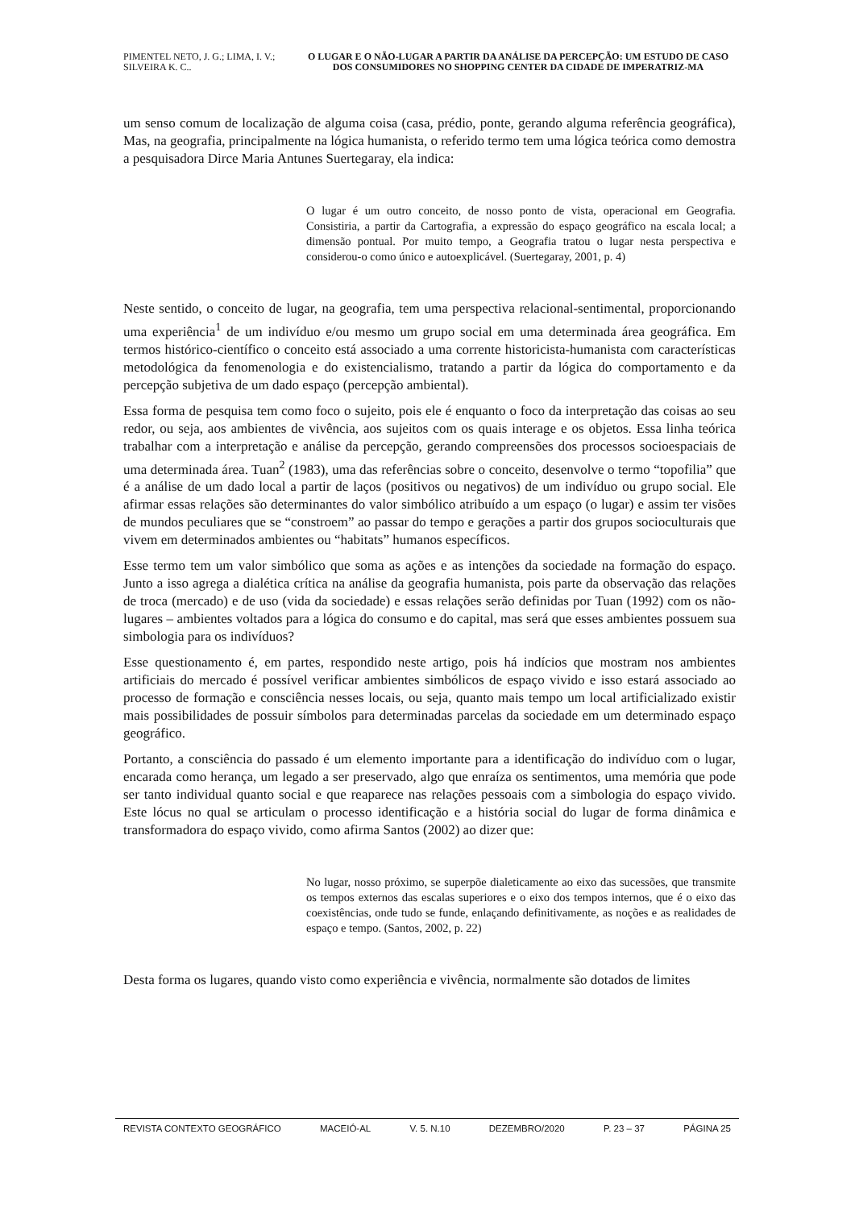PIMENTEL NETO, J. G.; LIMA, I. V.; SILVEIRA K. C..
O LUGAR E O NÃO-LUGAR A PARTIR DA ANÁLISE DA PERCEPÇÃO: UM ESTUDO DE CASO DOS CONSUMIDORES NO SHOPPING CENTER DA CIDADE DE IMPERATRIZ-MA
um senso comum de localização de alguma coisa (casa, prédio, ponte, gerando alguma referência geográfica), Mas, na geografia, principalmente na lógica humanista, o referido termo tem uma lógica teórica como demostra a pesquisadora Dirce Maria Antunes Suertegaray, ela indica:
O lugar é um outro conceito, de nosso ponto de vista, operacional em Geografia. Consistiria, a partir da Cartografia, a expressão do espaço geográfico na escala local; a dimensão pontual. Por muito tempo, a Geografia tratou o lugar nesta perspectiva e considerou-o como único e autoexplicável. (Suertegaray, 2001, p. 4)
Neste sentido, o conceito de lugar, na geografia, tem uma perspectiva relacional-sentimental, proporcionando uma experiência<sup>1</sup> de um indivíduo e/ou mesmo um grupo social em uma determinada área geográfica. Em termos histórico-científico o conceito está associado a uma corrente historicista-humanista com características metodológica da fenomenologia e do existencialismo, tratando a partir da lógica do comportamento e da percepção subjetiva de um dado espaço (percepção ambiental).
Essa forma de pesquisa tem como foco o sujeito, pois ele é enquanto o foco da interpretação das coisas ao seu redor, ou seja, aos ambientes de vivência, aos sujeitos com os quais interage e os objetos. Essa linha teórica trabalhar com a interpretação e análise da percepção, gerando compreensões dos processos socioespaciais de uma determinada área. Tuan<sup>2</sup> (1983), uma das referências sobre o conceito, desenvolve o termo “topofilia” que é a análise de um dado local a partir de laços (positivos ou negativos) de um indivíduo ou grupo social. Ele afirmar essas relações são determinantes do valor simbólico atribuído a um espaço (o lugar) e assim ter visões de mundos peculiares que se “constroem” ao passar do tempo e gerações a partir dos grupos socioculturais que vivem em determinados ambientes ou “habitats” humanos específicos.
Esse termo tem um valor simbólico que soma as ações e as intenções da sociedade na formação do espaço. Junto a isso agrega a dialética crítica na análise da geografia humanista, pois parte da observação das relações de troca (mercado) e de uso (vida da sociedade) e essas relações serão definidas por Tuan (1992) com os não-lugares – ambientes voltados para a lógica do consumo e do capital, mas será que esses ambientes possuem sua simbologia para os indivíduos?
Esse questionamento é, em partes, respondido neste artigo, pois há indícios que mostram nos ambientes artificiais do mercado é possível verificar ambientes simbólicos de espaço vivido e isso estará associado ao processo de formação e consciência nesses locais, ou seja, quanto mais tempo um local artificializado existir mais possibilidades de possuir símbolos para determinadas parcelas da sociedade em um determinado espaço geográfico.
Portanto, a consciência do passado é um elemento importante para a identificação do indivíduo com o lugar, encarada como herança, um legado a ser preservado, algo que enraíza os sentimentos, uma memória que pode ser tanto individual quanto social e que reaparece nas relações pessoais com a simbologia do espaço vivido. Este lócus no qual se articulam o processo identificação e a história social do lugar de forma dinâmica e transformadora do espaço vivido, como afirma Santos (2002) ao dizer que:
No lugar, nosso próximo, se superpõe dialeticamente ao eixo das sucessões, que transmite os tempos externos das escalas superiores e o eixo dos tempos internos, que é o eixo das coexistências, onde tudo se funde, enlaçando definitivamente, as noções e as realidades de espaço e tempo. (Santos, 2002, p. 22)
Desta forma os lugares, quando visto como experiência e vivência, normalmente são dotados de limites
REVISTA CONTEXTO GEOGRÁFICO MACEIÓ-AL V. 5. N.10 DEZEMBRO/2020 P. 23 – 37 PÁGINA 25